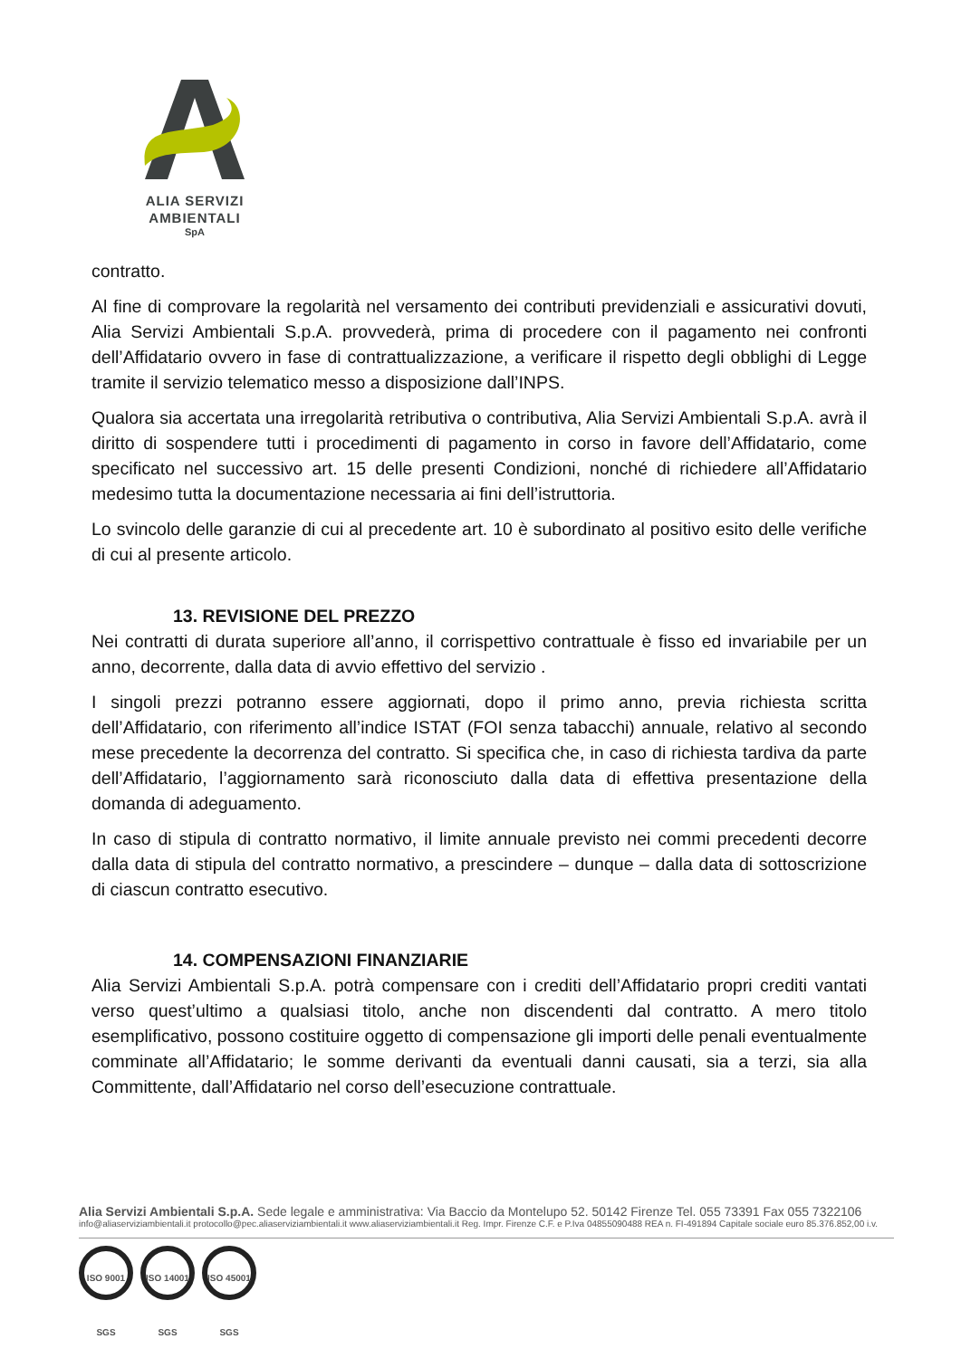ALIA SERVIZI
AMBIENTALI
SpA
contratto.
Al fine di comprovare la regolarità nel versamento dei contributi previdenziali e assicurativi dovuti, Alia Servizi Ambientali S.p.A. provvederà, prima di procedere con il pagamento nei confronti dell’Affidatario ovvero in fase di contrattualizzazione, a verificare il rispetto degli obblighi di Legge tramite il servizio telematico messo a disposizione dall’INPS.
Qualora sia accertata una irregolarità retributiva o contributiva, Alia Servizi Ambientali S.p.A. avrà il diritto di sospendere tutti i procedimenti di pagamento in corso in favore dell’Affidatario, come specificato nel successivo art. 15 delle presenti Condizioni, nonché di richiedere all’Affidatario medesimo tutta la documentazione necessaria ai fini dell’istruttoria.
Lo svincolo delle garanzie di cui al precedente art. 10 è subordinato al positivo esito delle verifiche di cui al presente articolo.
13. REVISIONE DEL PREZZO
Nei contratti di durata superiore all’anno, il corrispettivo contrattuale è fisso ed invariabile per un anno, decorrente, dalla data di avvio effettivo del servizio .
I singoli prezzi potranno essere aggiornati, dopo il primo anno, previa richiesta scritta dell’Affidatario, con riferimento all’indice ISTAT (FOI senza tabacchi) annuale, relativo al secondo mese precedente la decorrenza del contratto. Si specifica che, in caso di richiesta tardiva da parte dell’Affidatario, l’aggiornamento sarà riconosciuto dalla data di effettiva presentazione della domanda di adeguamento.
In caso di stipula di contratto normativo, il limite annuale previsto nei commi precedenti decorre dalla data di stipula del contratto normativo, a prescindere – dunque – dalla data di sottoscrizione di ciascun contratto esecutivo.
14. COMPENSAZIONI FINANZIARIE
Alia Servizi Ambientali S.p.A. potrà compensare con i crediti dell’Affidatario propri crediti vantati verso quest’ultimo a qualsiasi titolo, anche non discendenti dal contratto. A mero titolo esemplificativo, possono costituire oggetto di compensazione gli importi delle penali eventualmente comminate all’Affidatario; le somme derivanti da eventuali danni causati, sia a terzi, sia alla Committente, dall’Affidatario nel corso dell’esecuzione contrattuale.
Alia Servizi Ambientali S.p.A. Sede legale e amministrativa: Via Baccio da Montelupo 52. 50142 Firenze Tel. 055 73391 Fax 055 7322106
info@aliaserviziambientali.it protocollo@pec.aliaserviziambientali.it www.aliaserviziambientali.it Reg. Impr. Firenze C.F. e P.Iva 04855090488 REA n. FI-491894 Capitale sociale euro 85.376.852,00 i.v.
ISO 9001 SGS ISO 14001 SGS ISO 45001 SGS